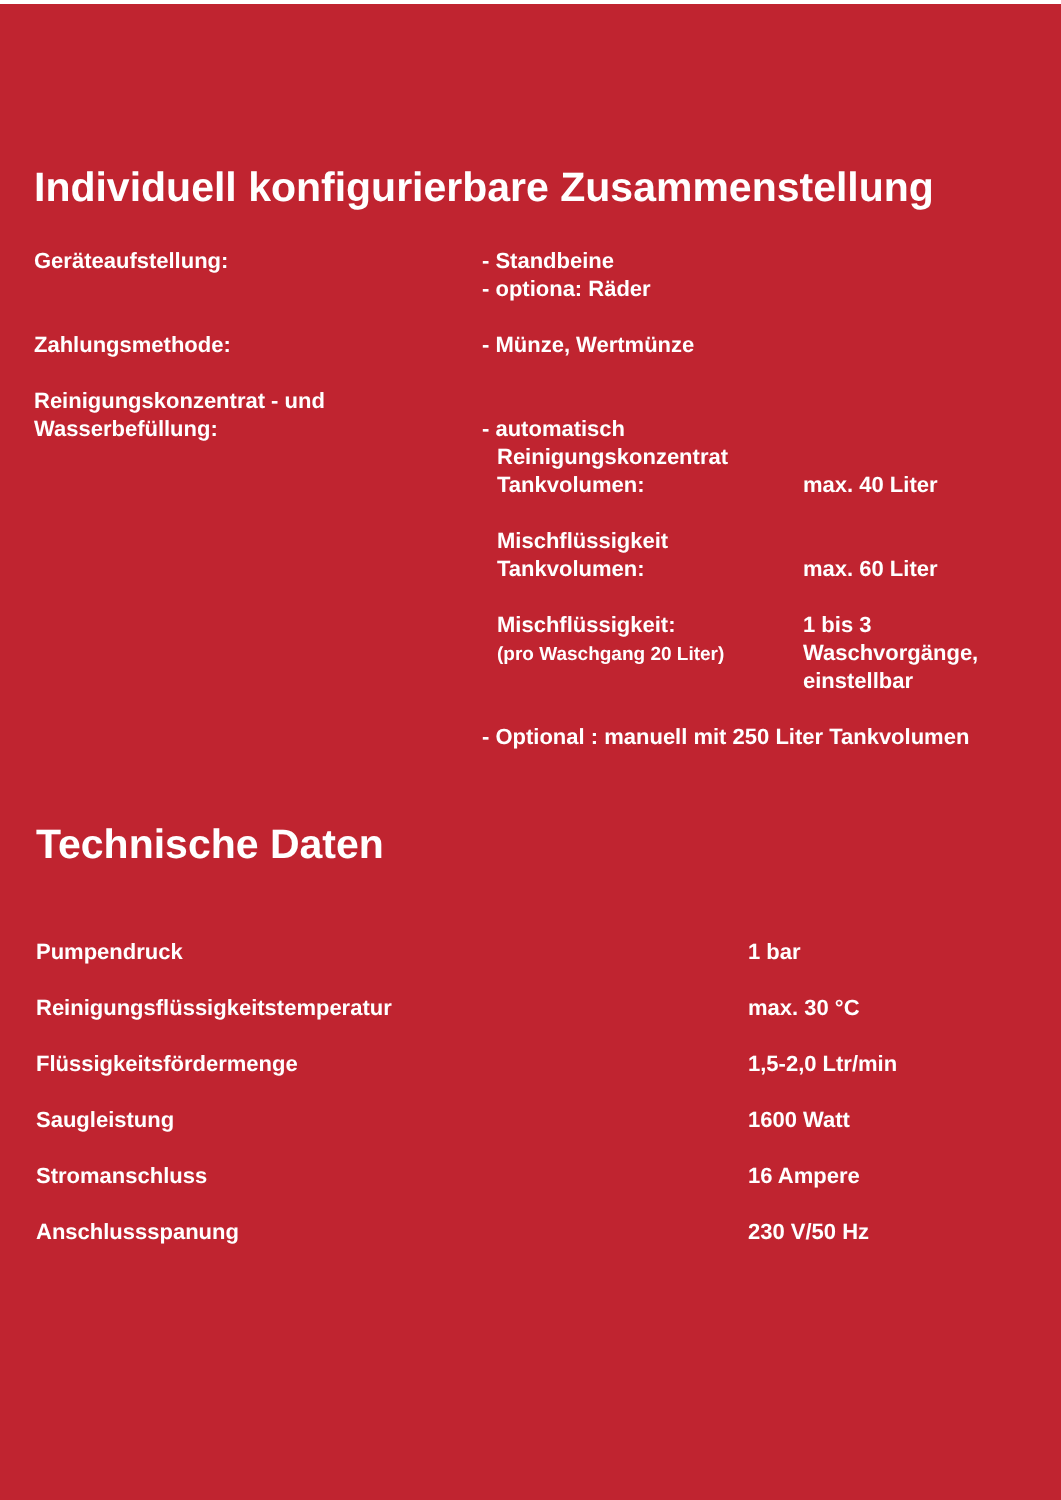Individuell konfigurierbare Zusammenstellung
| Geräteaufstellung: | - Standbeine - optiona: Räder | |
| Zahlungsmethode: | - Münze, Wertmünze | |
| Reinigungskonzentrat - und Wasserbefüllung: | - automatisch | |
| | Reinigungskonzentrat Tankvolumen: Mischflüssigkeit Tankvolumen: Mischflüssigkeit: (pro Waschgang 20 Liter) | max. 40 Liter max. 60 Liter 1 bis 3 Waschvorgänge, einstellbar |
| | - Optional : manuell mit 250 Liter Tankvolumen | |
Technische Daten
| Pumpendruck | 1 bar |
| Reinigungsflüssigkeitstemperatur | max. 30 °C |
| Flüssigkeitsfördermenge | 1,5-2,0 Ltr/min |
| Saugleistung | 1600 Watt |
| Stromanschluss | 16 Ampere |
| Anschlussspanung | 230 V/50 Hz |